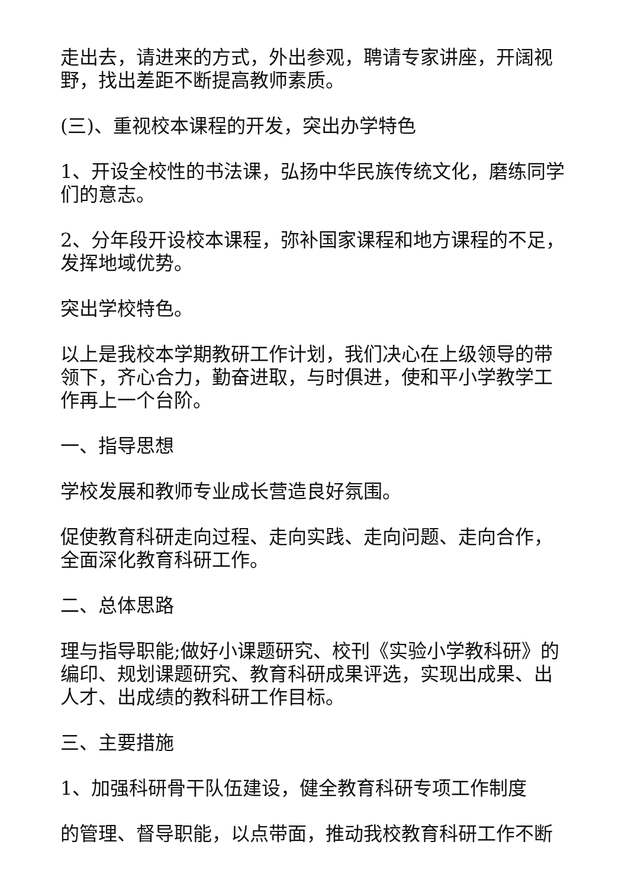走出去，请进来的方式，外出参观，聘请专家讲座，开阔视野，找出差距不断提高教师素质。
(三)、重视校本课程的开发，突出办学特色
1、开设全校性的书法课，弘扬中华民族传统文化，磨练同学们的意志。
2、分年段开设校本课程，弥补国家课程和地方课程的不足，发挥地域优势。
突出学校特色。
以上是我校本学期教研工作计划，我们决心在上级领导的带领下，齐心合力，勤奋进取，与时俱进，使和平小学教学工作再上一个台阶。
一、指导思想
学校发展和教师专业成长营造良好氛围。
促使教育科研走向过程、走向实践、走向问题、走向合作，全面深化教育科研工作。
二、总体思路
理与指导职能;做好小课题研究、校刊《实验小学教科研》的编印、规划课题研究、教育科研成果评选，实现出成果、出人才、出成绩的教科研工作目标。
三、主要措施
1、加强科研骨干队伍建设，健全教育科研专项工作制度
的管理、督导职能，以点带面，推动我校教育科研工作不断